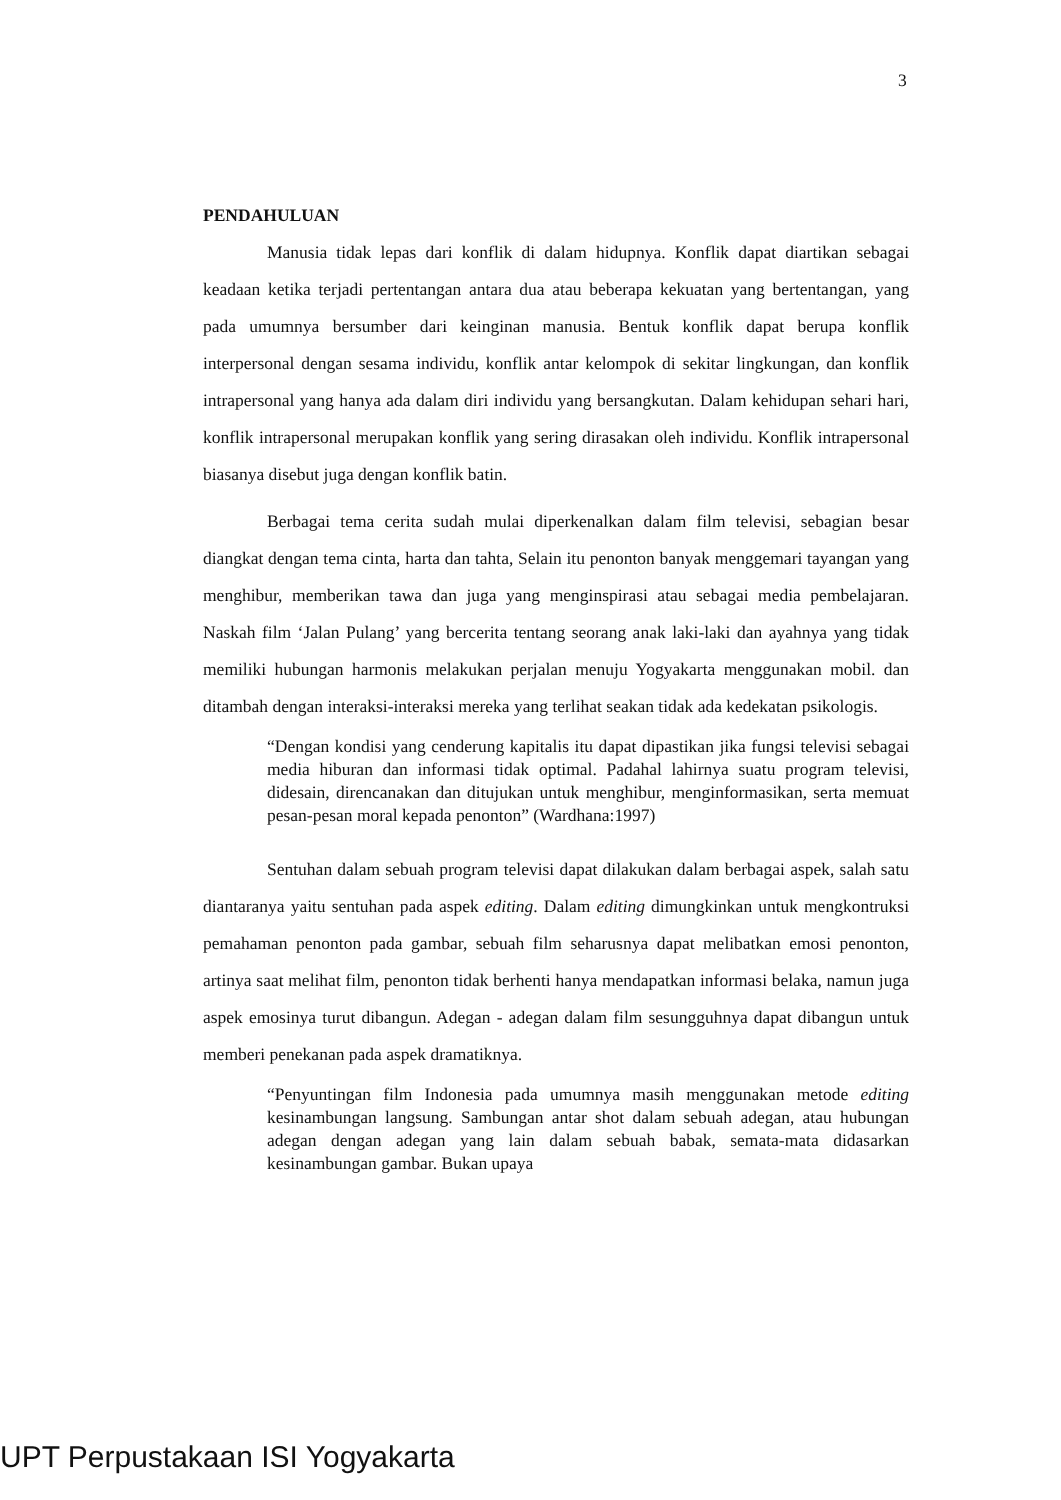3
PENDAHULUAN
Manusia tidak lepas dari konflik di dalam hidupnya. Konflik dapat diartikan sebagai keadaan ketika terjadi pertentangan antara dua atau beberapa kekuatan yang bertentangan, yang pada umumnya bersumber dari keinginan manusia. Bentuk konflik dapat berupa konflik interpersonal dengan sesama individu, konflik antar kelompok di sekitar lingkungan, dan konflik intrapersonal yang hanya ada dalam diri individu yang bersangkutan. Dalam kehidupan sehari hari, konflik intrapersonal merupakan konflik yang sering dirasakan oleh individu. Konflik intrapersonal biasanya disebut juga dengan konflik batin.
Berbagai tema cerita sudah mulai diperkenalkan dalam film televisi, sebagian besar diangkat dengan tema cinta, harta dan tahta, Selain itu penonton banyak menggemari tayangan yang menghibur, memberikan tawa dan juga yang menginspirasi atau sebagai media pembelajaran. Naskah film ‘Jalan Pulang’ yang bercerita tentang seorang anak laki-laki dan ayahnya yang tidak memiliki hubungan harmonis melakukan perjalan menuju Yogyakarta menggunakan mobil. dan ditambah dengan interaksi-interaksi mereka yang terlihat seakan tidak ada kedekatan psikologis.
“Dengan kondisi yang cenderung kapitalis itu dapat dipastikan jika fungsi televisi sebagai media hiburan dan informasi tidak optimal. Padahal lahirnya suatu program televisi, didesain, direncanakan dan ditujukan untuk menghibur, menginformasikan, serta memuat pesan-pesan moral kepada penonton” (Wardhana:1997)
Sentuhan dalam sebuah program televisi dapat dilakukan dalam berbagai aspek, salah satu diantaranya yaitu sentuhan pada aspek editing. Dalam editing dimungkinkan untuk mengkontruksi pemahaman penonton pada gambar, sebuah film seharusnya dapat melibatkan emosi penonton, artinya saat melihat film, penonton tidak berhenti hanya mendapatkan informasi belaka, namun juga aspek emosinya turut dibangun. Adegan - adegan dalam film sesungguhnya dapat dibangun untuk memberi penekanan pada aspek dramatiknya.
“Penyuntingan film Indonesia pada umumnya masih menggunakan metode editing kesinambungan langsung. Sambungan antar shot dalam sebuah adegan, atau hubungan adegan dengan adegan yang lain dalam sebuah babak, semata-mata didasarkan kesinambungan gambar. Bukan upaya
UPT Perpustakaan ISI Yogyakarta